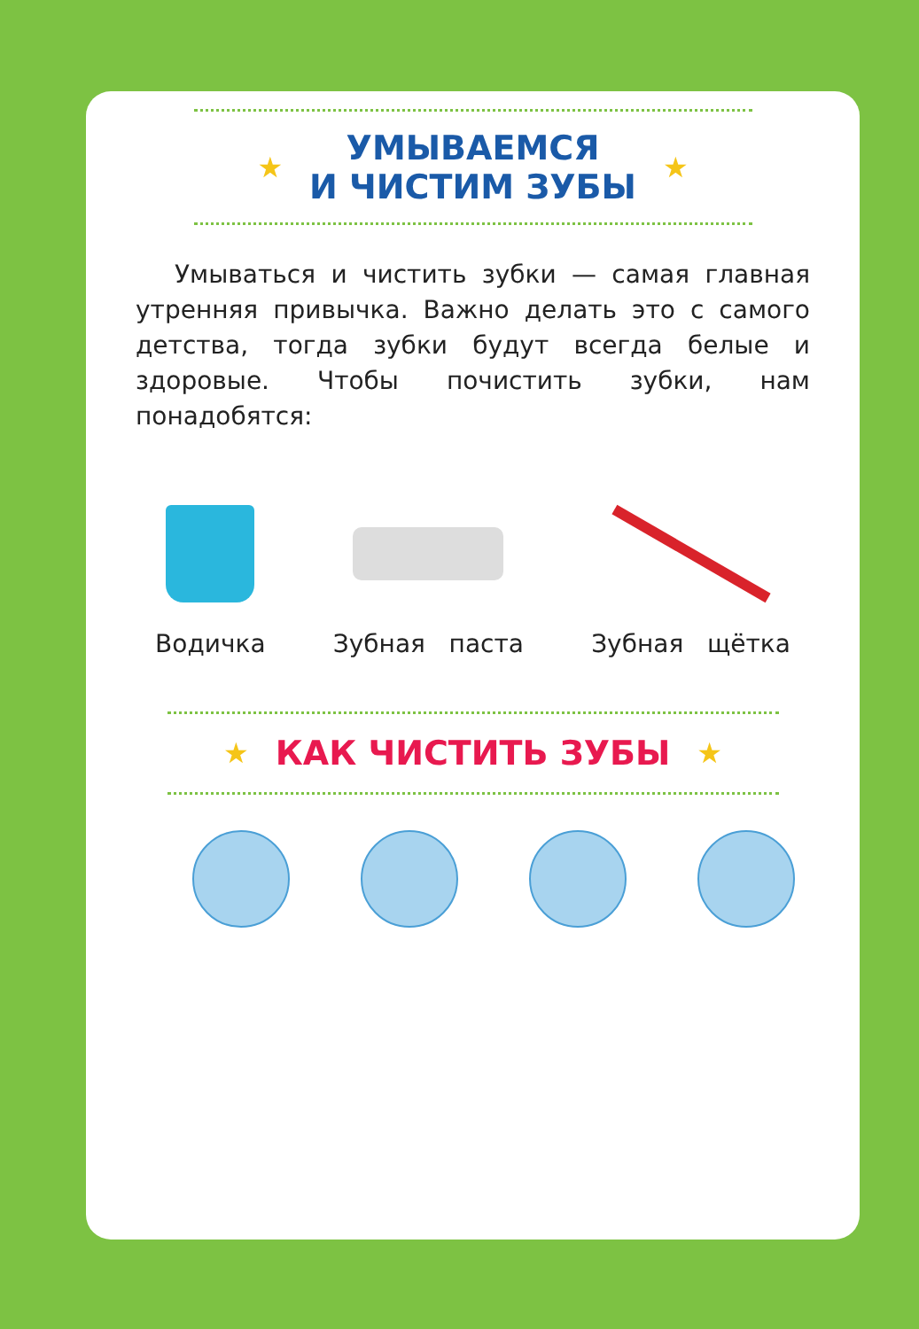★
УМЫВАЕМСЯ
И ЧИСТИМ ЗУБЫ
★
Умываться и чистить зубки — самая главная утренняя привычка. Важно делать это с самого детства, тогда зубки будут всегда белые и здоровые. Чтобы почистить зубки, нам понадобятся:
Водичка Зубная паста Зубная щётка
★
КАК ЧИСТИТЬ ЗУБЫ
★